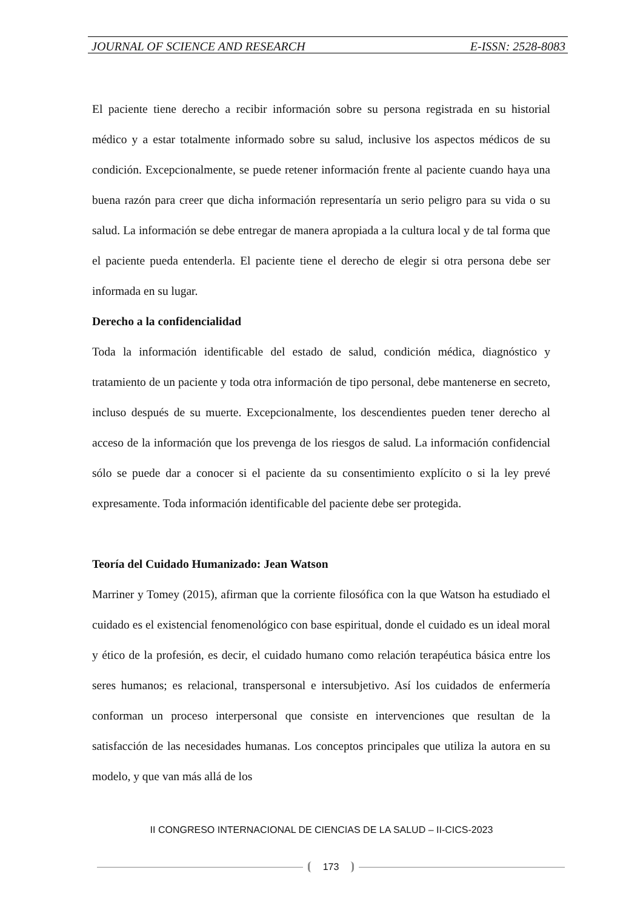JOURNAL OF SCIENCE AND RESEARCH E-ISSN: 2528-8083
El paciente tiene derecho a recibir información sobre su persona registrada en su historial médico y a estar totalmente informado sobre su salud, inclusive los aspectos médicos de su condición. Excepcionalmente, se puede retener información frente al paciente cuando haya una buena razón para creer que dicha información representaría un serio peligro para su vida o su salud. La información se debe entregar de manera apropiada a la cultura local y de tal forma que el paciente pueda entenderla. El paciente tiene el derecho de elegir si otra persona debe ser informada en su lugar.
Derecho a la confidencialidad
Toda la información identificable del estado de salud, condición médica, diagnóstico y tratamiento de un paciente y toda otra información de tipo personal, debe mantenerse en secreto, incluso después de su muerte. Excepcionalmente, los descendientes pueden tener derecho al acceso de la información que los prevenga de los riesgos de salud. La información confidencial sólo se puede dar a conocer si el paciente da su consentimiento explícito o si la ley prevé expresamente. Toda información identificable del paciente debe ser protegida.
Teoría del Cuidado Humanizado: Jean Watson
Marriner y Tomey (2015), afirman que la corriente filosófica con la que Watson ha estudiado el cuidado es el existencial fenomenológico con base espiritual, donde el cuidado es un ideal moral y ético de la profesión, es decir, el cuidado humano como relación terapéutica básica entre los seres humanos; es relacional, transpersonal e intersubjetivo. Así los cuidados de enfermería conforman un proceso interpersonal que consiste en intervenciones que resultan de la satisfacción de las necesidades humanas. Los conceptos principales que utiliza la autora en su modelo, y que van más allá de los
II CONGRESO INTERNACIONAL DE CIENCIAS DE LA SALUD – II-CICS-2023
173